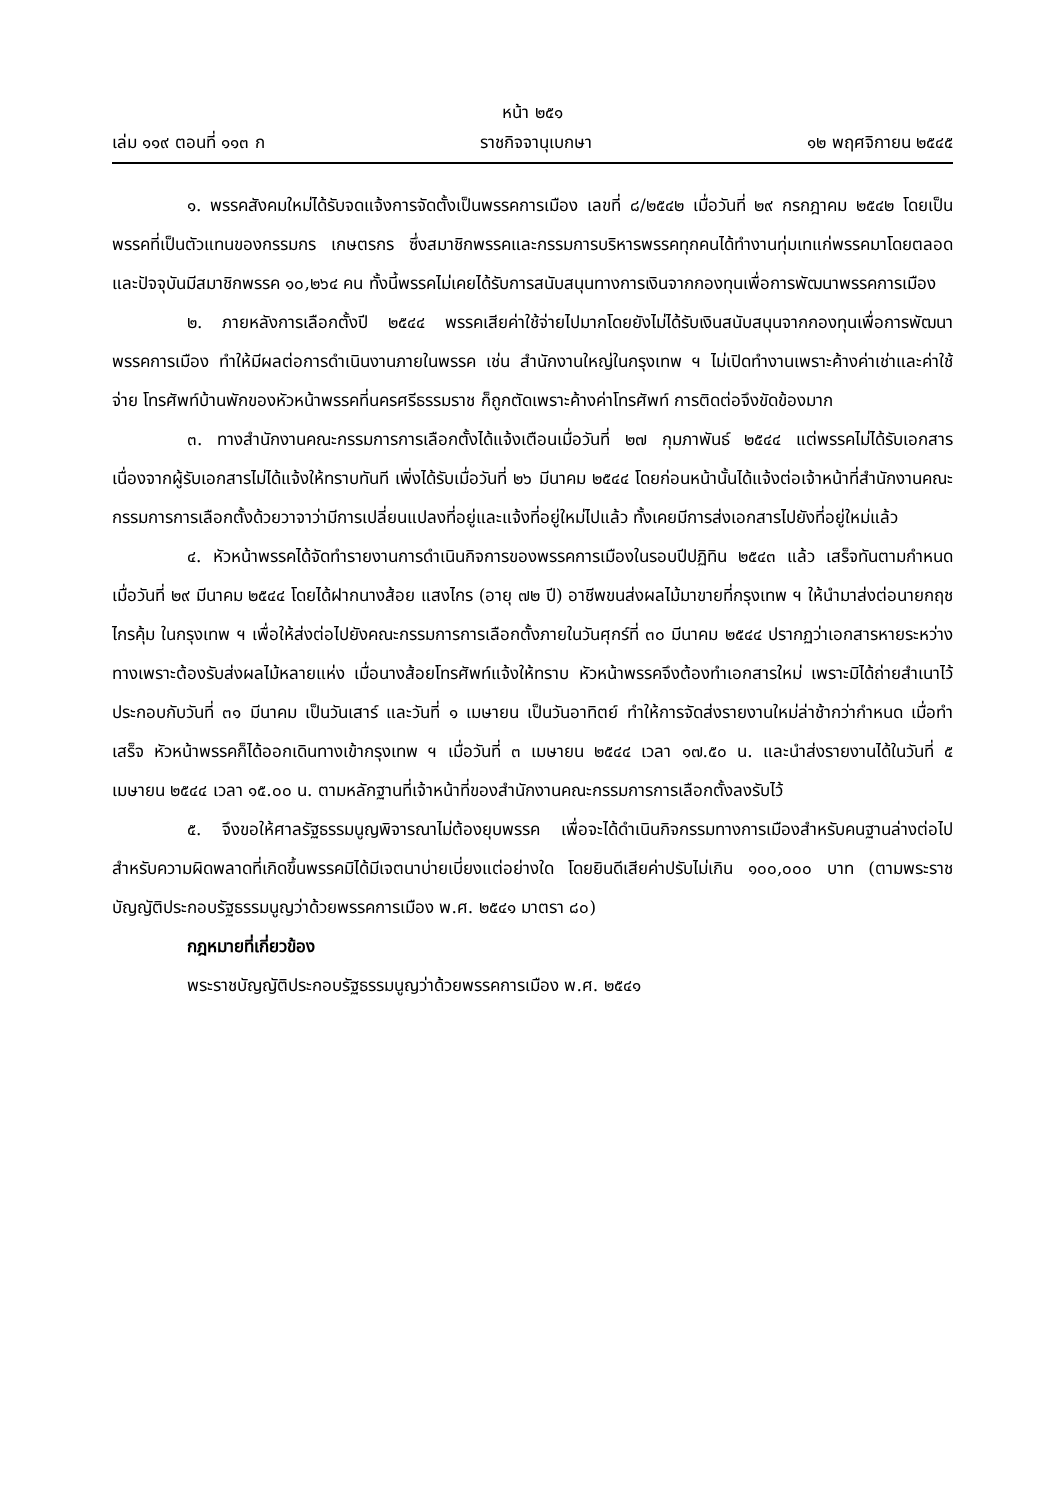หน้า ๒๕๑
เล่ม ๑๑๙ ตอนที่ ๑๑๓ ก ราชกิจจานุเบกษา ๑๒ พฤศจิกายน ๒๕๔๕
๑. พรรคสังคมใหม่ได้รับจดแจ้งการจัดตั้งเป็นพรรคการเมือง เลขที่ ๘/๒๕๔๒ เมื่อวันที่ ๒๙ กรกฎาคม ๒๕๔๒ โดยเป็นพรรคที่เป็นตัวแทนของกรรมกร เกษตรกร ซึ่งสมาชิกพรรคและกรรมการบริหารพรรคทุกคนได้ทำงานทุ่มเทแก่พรรคมาโดยตลอด และปัจจุบันมีสมาชิกพรรค ๑๐,๒๖๔ คน ทั้งนี้พรรคไม่เคยได้รับการสนับสนุนทางการเงินจากกองทุนเพื่อการพัฒนาพรรคการเมือง
๒. ภายหลังการเลือกตั้งปี ๒๕๔๔ พรรคเสียค่าใช้จ่ายไปมากโดยยังไม่ได้รับเงินสนับสนุนจากกองทุนเพื่อการพัฒนาพรรคการเมือง ทำให้มีผลต่อการดำเนินงานภายในพรรค เช่น สำนักงานใหญ่ในกรุงเทพ ฯ ไม่เปิดทำงานเพราะค้างค่าเช่าและค่าใช้จ่าย โทรศัพท์บ้านพักของหัวหน้าพรรคที่นครศรีธรรมราช ก็ถูกตัดเพราะค้างค่าโทรศัพท์ การติดต่อจึงขัดข้องมาก
๓. ทางสำนักงานคณะกรรมการการเลือกตั้งได้แจ้งเตือนเมื่อวันที่ ๒๗ กุมภาพันธ์ ๒๕๔๔ แต่พรรคไม่ได้รับเอกสารเนื่องจากผู้รับเอกสารไม่ได้แจ้งให้ทราบทันที เพิ่งได้รับเมื่อวันที่ ๒๖ มีนาคม ๒๕๔๔ โดยก่อนหน้านั้นได้แจ้งต่อเจ้าหน้าที่สำนักงานคณะกรรมการการเลือกตั้งด้วยวาจาว่ามีการเปลี่ยนแปลงที่อยู่และแจ้งที่อยู่ใหม่ไปแล้ว ทั้งเคยมีการส่งเอกสารไปยังที่อยู่ใหม่แล้ว
๔. หัวหน้าพรรคได้จัดทำรายงานการดำเนินกิจการของพรรคการเมืองในรอบปีปฏิทิน ๒๕๔๓ แล้ว เสร็จทันตามกำหนดเมื่อวันที่ ๒๙ มีนาคม ๒๕๔๔ โดยได้ฝากนางส้อย แสงไกร (อายุ ๗๒ ปี) อาชีพขนส่งผลไม้มาขายที่กรุงเทพ ฯ ให้นำมาส่งต่อนายกฤช ไกรคุ้ม ในกรุงเทพ ฯ เพื่อให้ส่งต่อไปยังคณะกรรมการการเลือกตั้งภายในวันศุกร์ที่ ๓๐ มีนาคม ๒๕๔๔ ปรากฏว่าเอกสารหายระหว่างทางเพราะต้องรับส่งผลไม้หลายแห่ง เมื่อนางส้อยโทรศัพท์แจ้งให้ทราบ หัวหน้าพรรคจึงต้องทำเอกสารใหม่ เพราะมิได้ถ่ายสำเนาไว้ ประกอบกับวันที่ ๓๑ มีนาคม เป็นวันเสาร์ และวันที่ ๑ เมษายน เป็นวันอาทิตย์ ทำให้การจัดส่งรายงานใหม่ล่าช้ากว่ากำหนด เมื่อทำเสร็จ หัวหน้าพรรคก็ได้ออกเดินทางเข้ากรุงเทพ ฯ เมื่อวันที่ ๓ เมษายน ๒๕๔๔ เวลา ๑๗.๕๐ น. และนำส่งรายงานได้ในวันที่ ๕ เมษายน ๒๕๔๔ เวลา ๑๕.๐๐ น. ตามหลักฐานที่เจ้าหน้าที่ของสำนักงานคณะกรรมการการเลือกตั้งลงรับไว้
๕. จึงขอให้ศาลรัฐธรรมนูญพิจารณาไม่ต้องยุบพรรค เพื่อจะได้ดำเนินกิจกรรมทางการเมืองสำหรับคนฐานล่างต่อไป สำหรับความผิดพลาดที่เกิดขึ้นพรรคมิได้มีเจตนาบ่ายเบี่ยงแต่อย่างใด โดยยินดีเสียค่าปรับไม่เกิน ๑๐๐,๐๐๐ บาท (ตามพระราชบัญญัติประกอบรัฐธรรมนูญว่าด้วยพรรคการเมือง พ.ศ. ๒๕๔๑ มาตรา ๘๐)
กฎหมายที่เกี่ยวข้อง
พระราชบัญญัติประกอบรัฐธรรมนูญว่าด้วยพรรคการเมือง พ.ศ. ๒๕๔๑